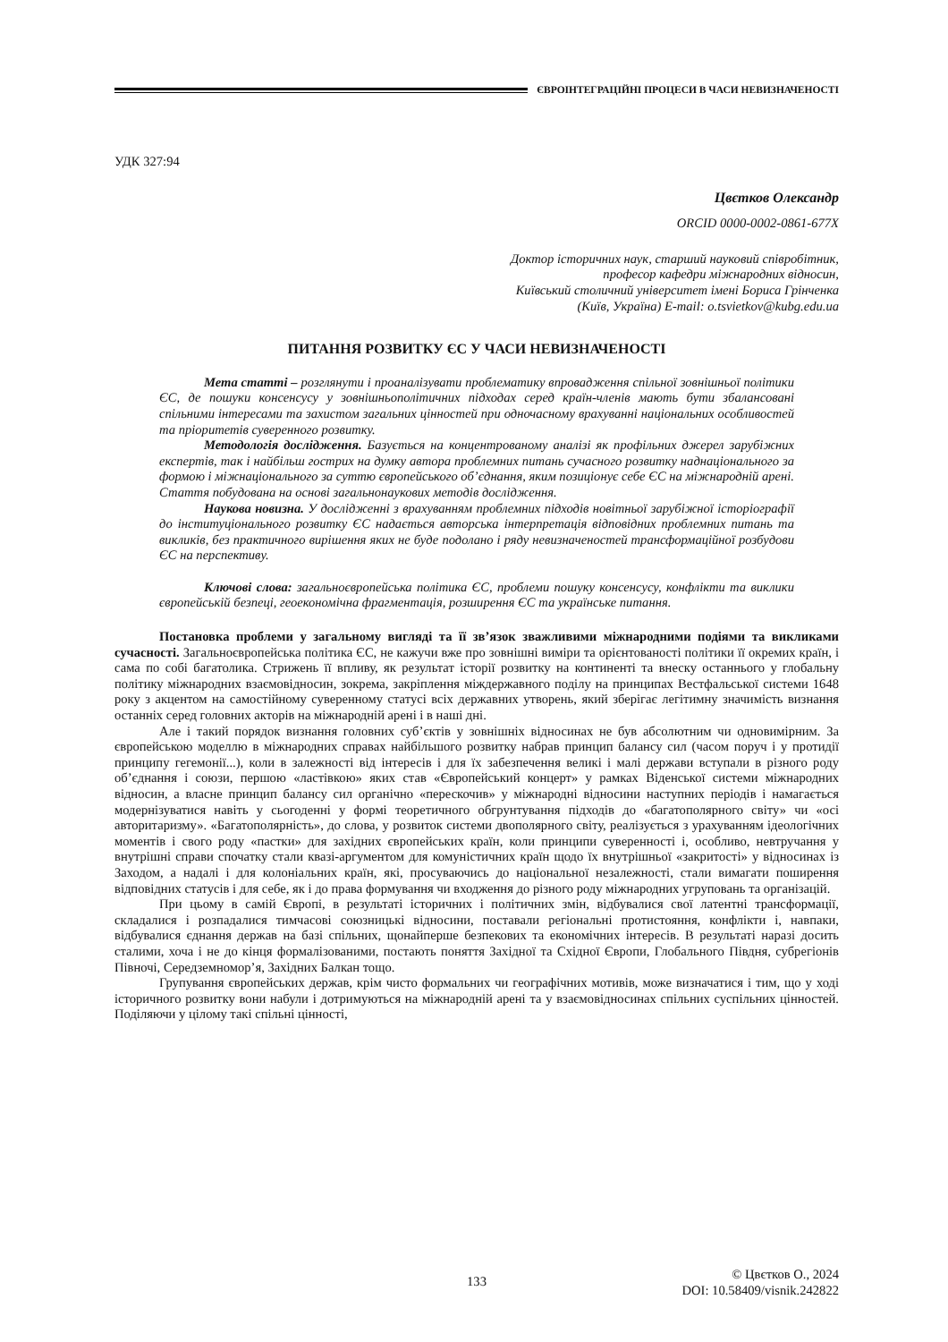ЄВРОІНТЕГРАЦІЙНІ ПРОЦЕСИ В ЧАСИ НЕВИЗНАЧЕНОСТІ
УДК 327:94
Цвєтков Олександр
ORCID 0000-0002-0861-677X
Доктор історичних наук, старший науковий співробітник,
професор кафедри міжнародних відносин,
Київський столичний університет імені Бориса Грінченка
(Київ, Україна) E-mail: o.tsvietkov@kubg.edu.ua
ПИТАННЯ РОЗВИТКУ ЄС У ЧАСИ НЕВИЗНАЧЕНОСТІ
Мета статті – розглянути і проаналізувати проблематику впровадження спільної зовнішньої політики ЄС, де пошуки консенсусу у зовнішньополітичних підходах серед країн-членів мають бути збалансовані спільними інтересами та захистом загальних цінностей при одночасному врахуванні національних особливостей та пріоритетів суверенного розвитку.
Методологія дослідження. Базується на концентрованому аналізі як профільних джерел зарубіжних експертів, так і найбільш гострих на думку автора проблемних питань сучасного розвитку наднаціонального за формою і міжнаціонального за суттю європейського об’єднання, яким позиціонує себе ЄС на міжнародній арені. Стаття побудована на основі загальнонаукових методів дослідження.
Наукова новизна. У дослідженні з врахуванням проблемних підходів новітньої зарубіжної історіографії до інституціонального розвитку ЄС надається авторська інтерпретація відповідних проблемних питань та викликів, без практичного вирішення яких не буде подолано і ряду невизначеностей трансформаційної розбудови ЄС на перспективу.
Ключові слова: загальноєвропейська політика ЄС, проблеми пошуку консенсусу, конфлікти та виклики європейській безпеці, геоекономічна фрагментація, розширення ЄС та українське питання.
Постановка проблеми у загальному вигляді та її зв’язок зважливими міжнародними подіями та викликами сучасності. Загальноєвропейська політика ЄС, не кажучи вже про зовнішні виміри та орієнтованості політики її окремих країн, і сама по собі багатолика. Стрижень її впливу, як результат історії розвитку на континенті та внеску останнього у глобальну політику міжнародних взаємовідносин, зокрема, закріплення міждержавного поділу на принципах Вестфальської системи 1648 року з акцентом на самостійному суверенному статусі всіх державних утворень, який зберігає легітимну значимість визнання останніх серед головних акторів на міжнародній арені і в наші дні.
Але і такий порядок визнання головних суб’єктів у зовнішніх відносинах не був абсолютним чи одновимірним. За європейською моделлю в міжнародних справах найбільшого розвитку набрав принцип балансу сил (часом поруч і у протидії принципу гегемонії...), коли в залежності від інтересів і для їх забезпечення великі і малі держави вступали в різного роду об’єднання і союзи, першою «ластівкою» яких став «Європейський концерт» у рамках Віденської системи міжнародних відносин, а власне принцип балансу сил органічно «перескочив» у міжнародні відносини наступних періодів і намагається модернізуватися навіть у сьогоденні у формі теоретичного обгрунтування підходів до «багатополярного світу» чи «осі авторитаризму». «Багатополярність», до слова, у розвиток системи двополярного світу, реалізується з урахуванням ідеологічних моментів і свого роду «пастки» для західних європейських країн, коли принципи суверенності і, особливо, невтручання у внутрішні справи спочатку стали квазі-аргументом для комуністичних країн щодо їх внутрішньої «закритості» у відносинах із Заходом, а надалі і для колоніальних країн, які, просуваючись до національної незалежності, стали вимагати поширення відповідних статусів і для себе, як і до права формування чи входження до різного роду міжнародних угруповань та організацій.
При цьому в самій Європі, в результаті історичних і політичних змін, відбувалися свої латентні трансформації, складалися і розпадалися тимчасові союзницькі відносини, поставали регіональні протистояння, конфлікти і, навпаки, відбувалися єднання держав на базі спільних, щонайперше безпекових та економічних інтересів. В результаті наразі досить сталими, хоча і не до кінця формалізованими, постають поняття Західної та Східної Європи, Глобального Півдня, субрегіонів Півночі, Середземномор’я, Західних Балкан тощо.
Групування європейських держав, крім чисто формальних чи географічних мотивів, може визначатися і тим, що у ході історичного розвитку вони набули і дотримуються на міжнародній арені та у взаємовідносинах спільних суспільних цінностей. Поділяючи у цілому такі спільні цінності,
133 © Цвєтков О., 2024
DOI: 10.58409/visnik.242822